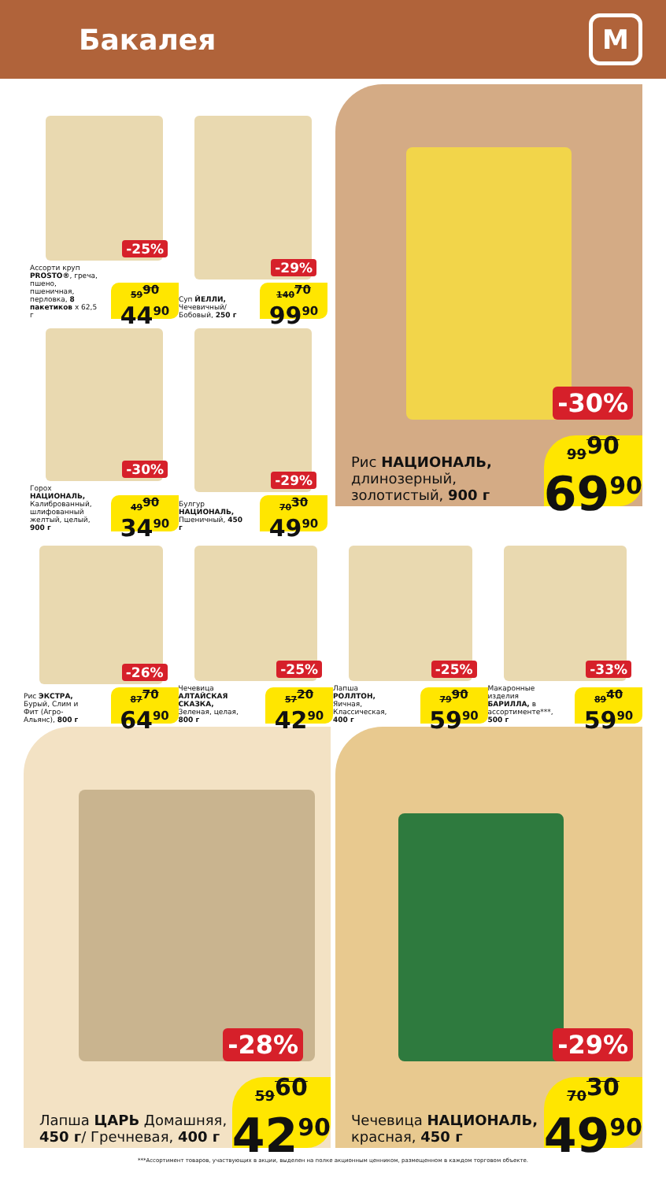Бакалея
М
-25%
Ассорти круп PROSTO®, греча, пшено, пшеничная, перловка, 8 пакетиков x 62,5 г
59<sup>90</sup>
44<sup>90</sup>
-29%
Суп ЙЕЛЛИ, Чечевичный/ Бобовый, 250 г
140<sup>70</sup>
99<sup>90</sup>
-30%
Горох НАЦИОНАЛЬ, Калиброванный, шлифованный желтый, целый, 900 г
49<sup>90</sup>
34<sup>90</sup>
-29%
Булгур НАЦИОНАЛЬ, Пшеничный, 450 г
70<sup>30</sup>
49<sup>90</sup>
-30%
Рис НАЦИОНАЛЬ, длинозерный, золотистый, 900 г
99<sup>90</sup>
69<sup>90</sup>
-26%
Рис ЭКСТРА, Бурый, Слим и Фит (Агро-Альянс), 800 г
87<sup>70</sup>
64<sup>90</sup>
-25%
Чечевица АЛТАЙСКАЯ СКАЗКА, Зеленая, целая, 800 г
57<sup>20</sup>
42<sup>90</sup>
-25%
Лапша РОЛЛТОН, Яичная, Классическая, 400 г
79<sup>90</sup>
59<sup>90</sup>
-33%
Макаронные изделия БАРИЛЛА, в ассортименте***, 500 г
89<sup>40</sup>
59<sup>90</sup>
-28%
Лапша ЦАРЬ Домашняя, 450 г/ Гречневая, 400 г
59<sup>60</sup>
42<sup>90</sup>
-29%
Чечевица НАЦИОНАЛЬ, красная, 450 г
70<sup>30</sup>
49<sup>90</sup>
***Ассортимент товаров, участвующих в акции, выделен на полке акционным ценником, размещенном в каждом торговом объекте.